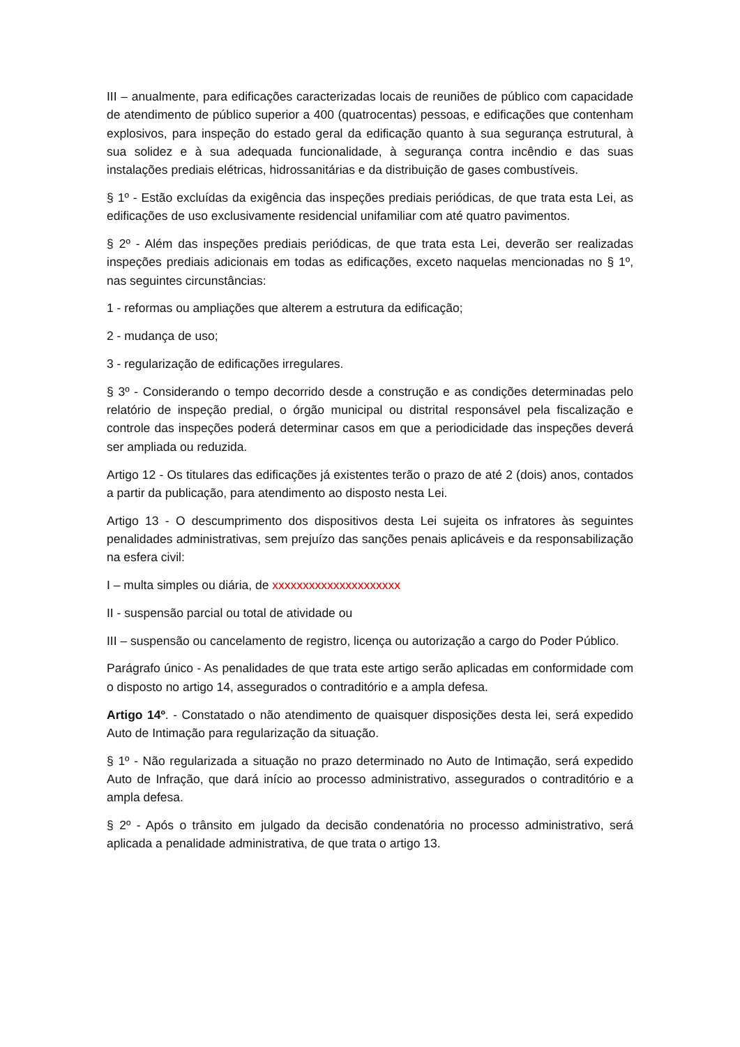III – anualmente, para edificações caracterizadas locais de reuniões de público com capacidade de atendimento de público superior a 400 (quatrocentas) pessoas, e edificações que contenham explosivos, para inspeção do estado geral da edificação quanto à sua segurança estrutural, à sua solidez e à sua adequada funcionalidade, à segurança contra incêndio e das suas instalações prediais elétricas, hidrossanitárias e da distribuição de gases combustíveis.
§ 1º - Estão excluídas da exigência das inspeções prediais periódicas, de que trata esta Lei, as edificações de uso exclusivamente residencial unifamiliar com até quatro pavimentos.
§ 2º - Além das inspeções prediais periódicas, de que trata esta Lei, deverão ser realizadas inspeções prediais adicionais em todas as edificações, exceto naquelas mencionadas no § 1º, nas seguintes circunstâncias:
1 - reformas ou ampliações que alterem a estrutura da edificação;
2 - mudança de uso;
3 - regularização de edificações irregulares.
§ 3º - Considerando o tempo decorrido desde a construção e as condições determinadas pelo relatório de inspeção predial, o órgão municipal ou distrital responsável pela fiscalização e controle das inspeções poderá determinar casos em que a periodicidade das inspeções deverá ser ampliada ou reduzida.
Artigo 12 - Os titulares das edificações já existentes terão o prazo de até 2 (dois) anos, contados a partir da publicação, para atendimento ao disposto nesta Lei.
Artigo 13 - O descumprimento dos dispositivos desta Lei sujeita os infratores às seguintes penalidades administrativas, sem prejuízo das sanções penais aplicáveis e da responsabilização na esfera civil:
I – multa simples ou diária, de xxxxxxxxxxxxxxxxxxxxx
II - suspensão parcial ou total de atividade ou
III – suspensão ou cancelamento de registro, licença ou autorização a cargo do Poder Público.
Parágrafo único - As penalidades de que trata este artigo serão aplicadas em conformidade com o disposto no artigo 14, assegurados o contraditório e a ampla defesa.
Artigo 14º. - Constatado o não atendimento de quaisquer disposições desta lei, será expedido Auto de Intimação para regularização da situação.
§ 1º - Não regularizada a situação no prazo determinado no Auto de Intimação, será expedido Auto de Infração, que dará início ao processo administrativo, assegurados o contraditório e a ampla defesa.
§ 2º - Após o trânsito em julgado da decisão condenatória no processo administrativo, será aplicada a penalidade administrativa, de que trata o artigo 13.